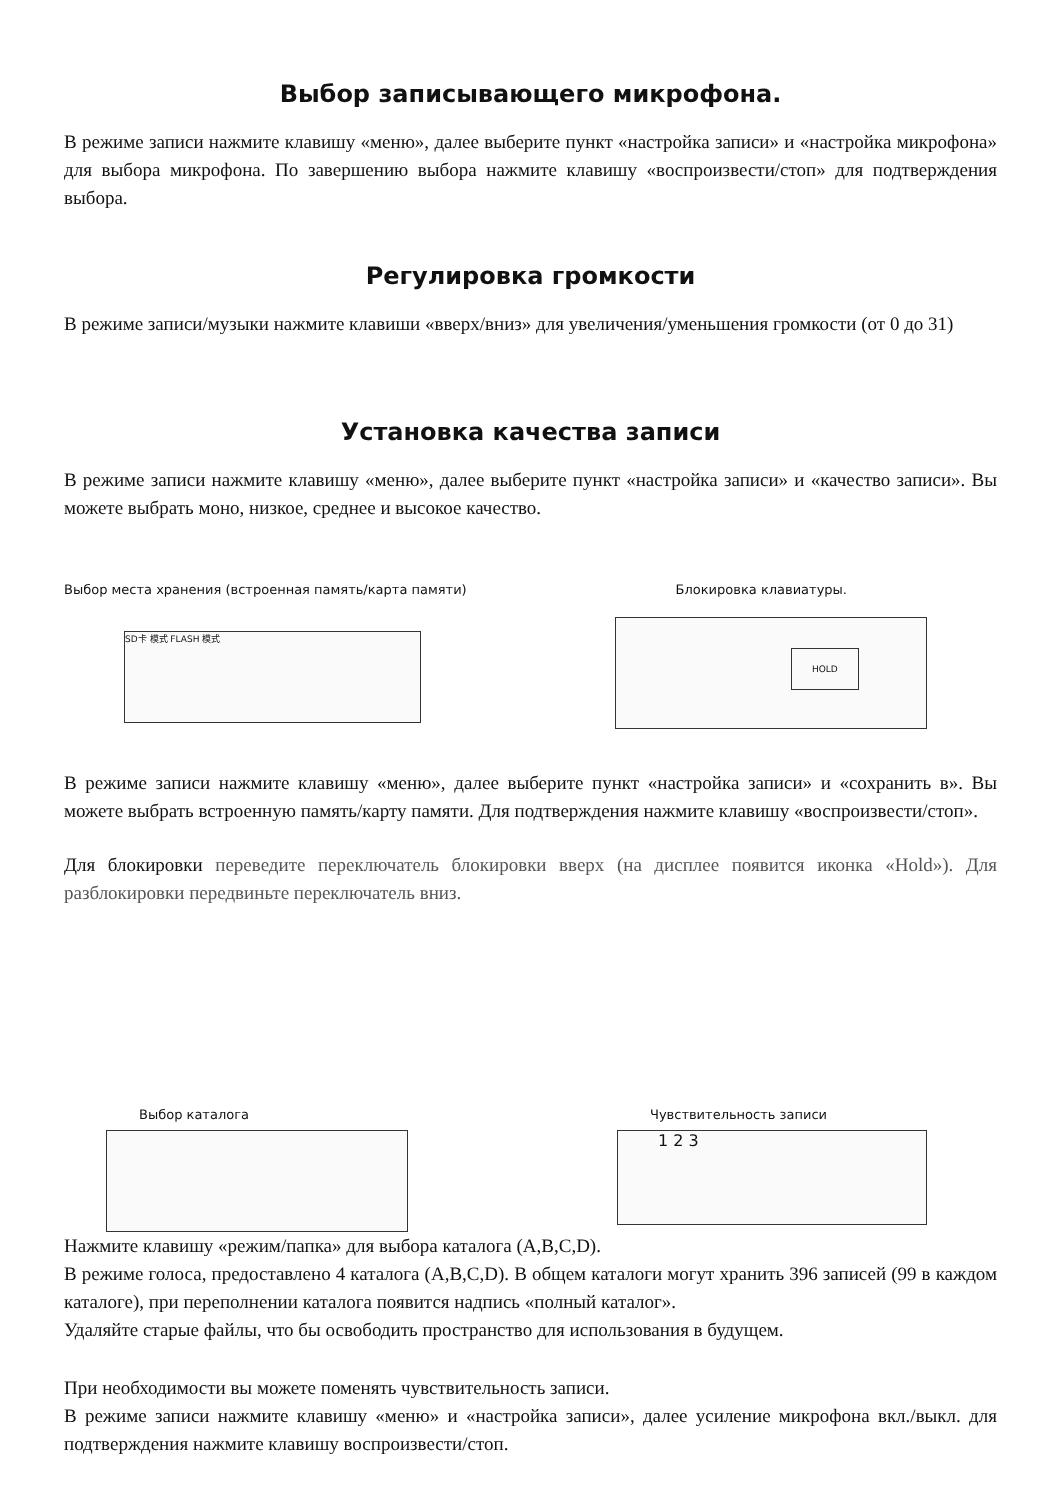Выбор записывающего микрофона.
В режиме записи нажмите клавишу «меню», далее выберите пункт «настройка записи» и «настройка микрофона» для выбора микрофона. По завершению выбора нажмите клавишу «воспроизвести/стоп» для подтверждения выбора.
Регулировка громкости
В режиме записи/музыки нажмите клавиши «вверх/вниз» для увеличения/уменьшения громкости (от 0 до 31)
Установка качества записи
В режиме записи нажмите клавишу «меню», далее выберите пункт «настройка записи» и «качество записи». Вы можете выбрать моно, низкое, среднее и высокое качество.
Выбор места хранения (встроенная память/карта памяти) Блокировка клавиатуры.
SD卡 模式 FLASH 模式
HOLD
В режиме записи нажмите клавишу «меню», далее выберите пункт «настройка записи» и «сохранить в». Вы можете выбрать встроенную память/карту памяти. Для подтверждения нажмите клавишу «воспроизвести/стоп».
Для блокировки переведите переключатель блокировки вверх (на дисплее появится иконка «Hold»). Для разблокировки передвиньте переключатель вниз.
Выбор каталога Чувствительность записи
1 2 3
Нажмите клавишу «режим/папка» для выбора каталога (A,B,C,D).
В режиме голоса, предоставлено 4 каталога (A,B,C,D). В общем каталоги могут хранить 396 записей (99 в каждом каталоге), при переполнении каталога появится надпись «полный каталог».
Удаляйте старые файлы, что бы освободить пространство для использования в будущем.
При необходимости вы можете поменять чувствительность записи.
В режиме записи нажмите клавишу «меню» и «настройка записи», далее усиление микрофона вкл./выкл. для подтверждения нажмите клавишу воспроизвести/стоп.